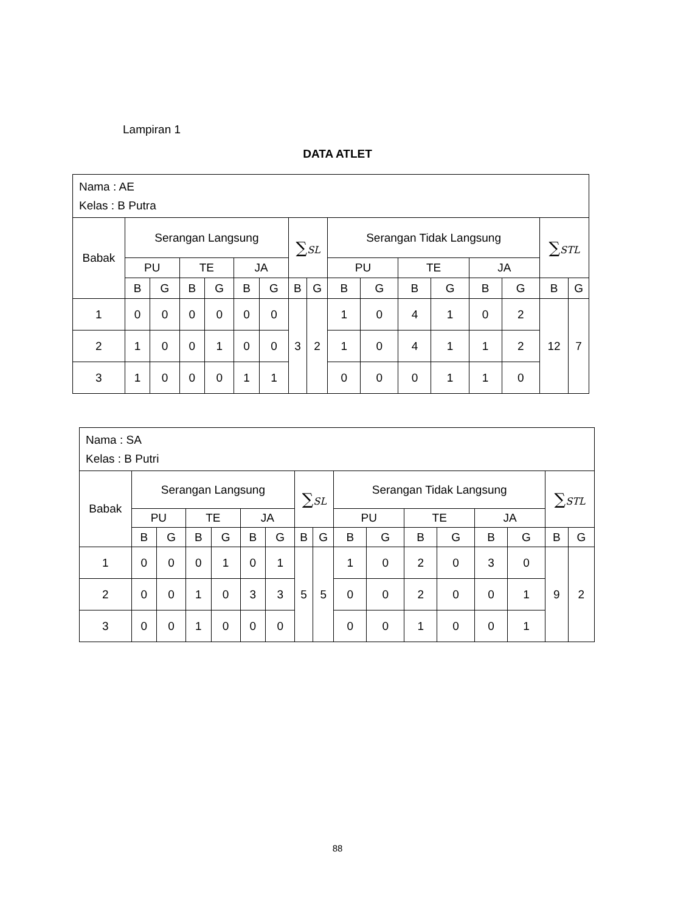Lampiran 1
DATA ATLET
| Nama : AE Kelas : B Putra | | | | | | | | | | | | | | | | |
| Babak | Serangan Langsung | | | | | | ∑ SL | | Serangan Tidak Langsung | | | | | | ∑ STL | |
| | PU | | TE | | JA | | | | PU | | TE | | JA | | | |
| | B | G | B | G | B | G | B | G | B | G | B | G | B | G | B | G |
| 1 | 0 | 0 | 0 | 0 | 0 | 0 | 3 | 2 | 1 | 0 | 4 | 1 | 0 | 2 | 12 | 7 |
| 2 | 1 | 0 | 0 | 1 | 0 | 0 | | | 1 | 0 | 4 | 1 | 1 | 2 | | |
| 3 | 1 | 0 | 0 | 0 | 1 | 1 | | | 0 | 0 | 0 | 1 | 1 | 0 | | |
| Nama : SA Kelas : B Putri | | | | | | | | | | | | | | | | |
| Babak | Serangan Langsung | | | | | | ∑ SL | | Serangan Tidak Langsung | | | | | | ∑ STL | |
| | PU | | TE | | JA | | | | PU | | TE | | JA | | | |
| | B | G | B | G | B | G | B | G | B | G | B | G | B | G | B | G |
| 1 | 0 | 0 | 0 | 1 | 0 | 1 | 5 | 5 | 1 | 0 | 2 | 0 | 3 | 0 | 9 | 2 |
| 2 | 0 | 0 | 1 | 0 | 3 | 3 | | | 0 | 0 | 2 | 0 | 0 | 1 | | |
| 3 | 0 | 0 | 1 | 0 | 0 | 0 | | | 0 | 0 | 1 | 0 | 0 | 1 | | |
88